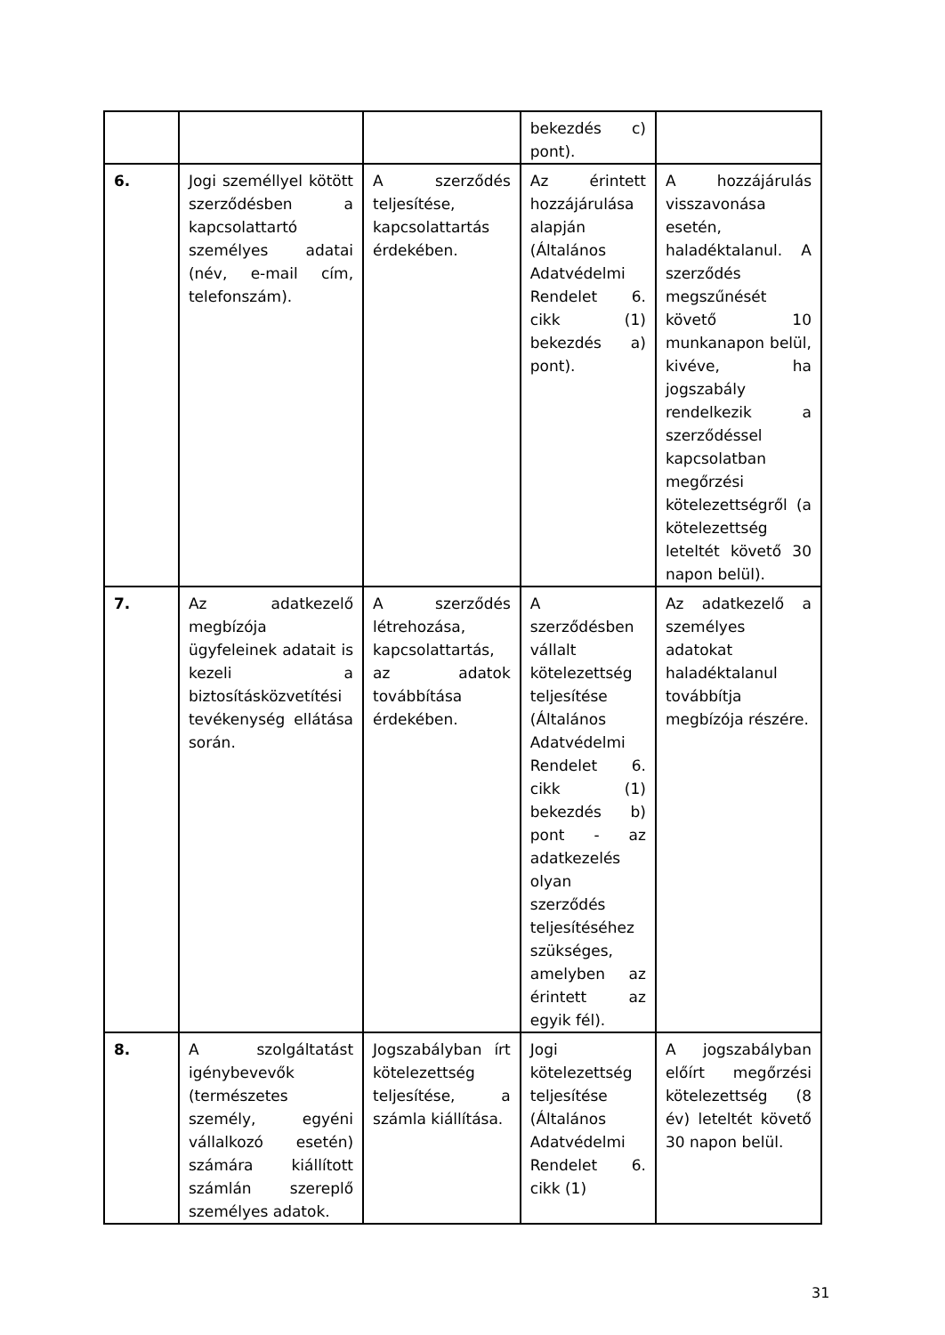| | | | bekezdés c) pont). | |
| 6. | Jogi személlyel kötött szerződésben a kapcsolattartó személyes adatai (név, e-mail cím, telefonszám). | A szerződés teljesítése, kapcsolattartás érdekében. | Az érintett hozzájárulása alapján (Általános Adatvédelmi Rendelet 6. cikk (1) bekezdés a) pont). | A hozzájárulás visszavonása esetén, haladéktalanul. A szerződés megszűnését követő 10 munkanapon belül, kivéve, ha jogszabály rendelkezik a szerződéssel kapcsolatban megőrzési kötelezettségről (a kötelezettség leteltét követő 30 napon belül). |
| 7. | Az adatkezelő megbízója ügyfeleinek adatait is kezeli a biztosításközvetítési tevékenység ellátása során. | A szerződés létrehozása, kapcsolattartás, az adatok továbbítása érdekében. | A szerződésben vállalt kötelezettség teljesítése (Általános Adatvédelmi Rendelet 6. cikk (1) bekezdés b) pont - az adatkezelés olyan szerződés teljesítéséhez szükséges, amelyben az érintett az egyik fél). | Az adatkezelő a személyes adatokat haladéktalanul továbbítja megbízója részére. |
| 8. | A szolgáltatást igénybevevők (természetes személy, egyéni vállalkozó esetén) számára kiállított számlán szereplő személyes adatok. | Jogszabályban írt kötelezettség teljesítése, a számla kiállítása. | Jogi kötelezettség teljesítése (Általános Adatvédelmi Rendelet 6. cikk (1) | A jogszabályban előírt megőrzési kötelezettség (8 év) leteltét követő 30 napon belül. |
31